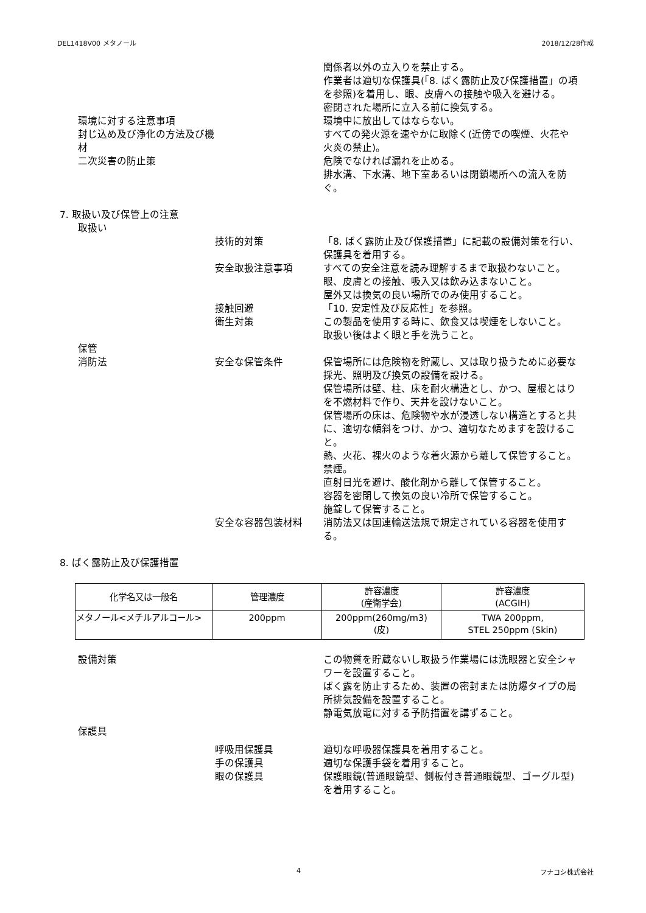DEL1418V00 メタノール 2018/12/28作成
関係者以外の立入りを禁止する。
作業者は適切な保護具(「8. ばく露防止及び保護措置」の項を参照)を着用し、眼、皮膚への接触や吸入を避ける。
密閉された場所に立入る前に換気する。
環境に対する注意事項 環境中に放出してはならない。
封じ込め及び浄化の方法及び機材 すべての発火源を速やかに取除く(近傍での喫煙、火花や火炎の禁止)。
二次災害の防止策 危険でなければ漏れを止める。
排水溝、下水溝、地下室あるいは閉鎖場所への流入を防ぐ。
7. 取扱い及び保管上の注意
取扱い
技術的対策 「8. ばく露防止及び保護措置」に記載の設備対策を行い、保護具を着用する。
安全取扱注意事項 すべての安全注意を読み理解するまで取扱わないこと。
眼、皮膚との接触、吸入又は飲み込まないこと。
屋外又は換気の良い場所でのみ使用すること。
接触回避 「10. 安定性及び反応性」を参照。
衛生対策 この製品を使用する時に、飲食又は喫煙をしないこと。
取扱い後はよく眼と手を洗うこと。
保管
消防法 安全な保管条件 保管場所には危険物を貯蔵し、又は取り扱うために必要な採光、照明及び換気の設備を設ける。
保管場所は壁、柱、床を耐火構造とし、かつ、屋根とはりを不燃材料で作り、天井を設けないこと。
保管場所の床は、危険物や水が浸透しない構造とすると共に、適切な傾斜をつけ、かつ、適切なためますを設けること。
熱、火花、裸火のような着火源から離して保管すること。禁煙。
直射日光を避け、酸化剤から離して保管すること。
容器を密閉して換気の良い冷所で保管すること。
施錠して保管すること。
安全な容器包装材料 消防法又は国連輸送法規で規定されている容器を使用する。
8. ばく露防止及び保護措置
| 化学名又は一般名 | 管理濃度 | 許容濃度 (産衛学会) | 許容濃度 (ACGIH) |
| --- | --- | --- | --- |
| メタノール<メチルアルコール> | 200ppm | 200ppm(260mg/m3) (皮) | TWA 200ppm, STEL 250ppm (Skin) |
設備対策 この物質を貯蔵ないし取扱う作業場には洗眼器と安全シャワーを設置すること。
ばく露を防止するため、装置の密封または防爆タイプの局所排気設備を設置すること。
静電気放電に対する予防措置を講ずること。
保護具
呼吸用保護具 適切な呼吸器保護具を着用すること。
手の保護具 適切な保護手袋を着用すること。
眼の保護具 保護眼鏡(普通眼鏡型、側板付き普通眼鏡型、ゴーグル型)を着用すること。
4 フナコシ株式会社